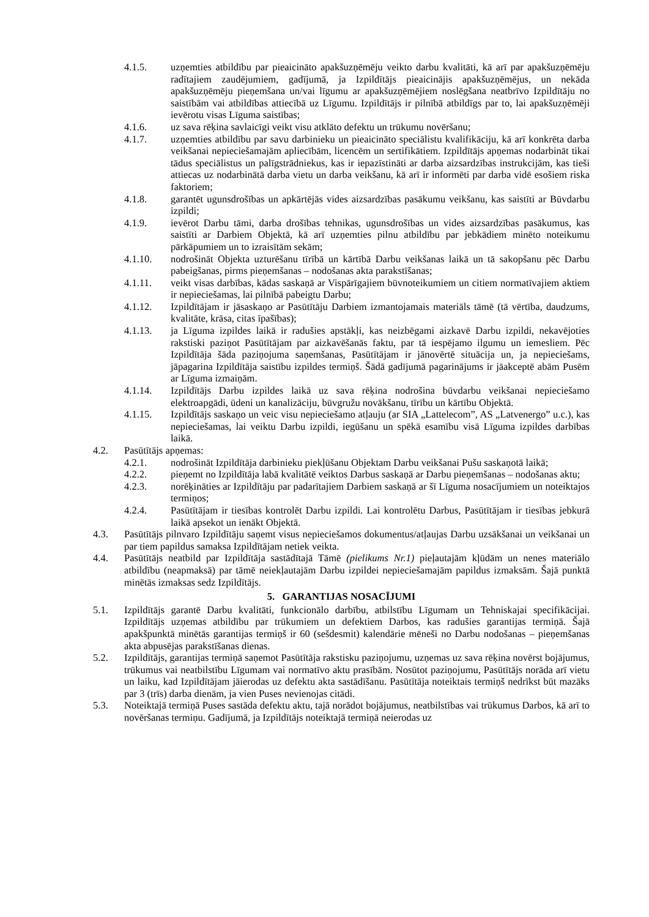4.1.5. uzņemties atbildību par pieaicināto apakšuzņēmēju veikto darbu kvalitāti, kā arī par apakšuzņēmēju radītajiem zaudējumiem, gadījumā, ja Izpildītājs pieaicinājis apakšuzņēmējus, un nekāda apakšuzņēmēju pieņemšana un/vai līgumu ar apakšuzņēmējiem noslēgšana neatbrīvo Izpildītāju no saistībām vai atbildības attiecībā uz Līgumu. Izpildītājs ir pilnībā atbildīgs par to, lai apakšuzņēmēji ievērotu visas Līguma saistības;
4.1.6. uz sava rēķina savlaicīgi veikt visu atklāto defektu un trūkumu novēršanu;
4.1.7. uzņemties atbildību par savu darbinieku un pieaicināto speciālistu kvalifikāciju, kā arī konkrēta darba veikšanai nepieciešamajām apliecībām, licencēm un sertifikātiem. Izpildītājs apņemas nodarbināt tikai tādus speciālistus un palīgstrādniekus, kas ir iepazīstināti ar darba aizsardzības instrukcijām, kas tieši attiecas uz nodarbinātā darba vietu un darba veikšanu, kā arī ir informēti par darba vidē esošiem riska faktoriem;
4.1.8. garantēt ugunsdrošības un apkārtējās vides aizsardzības pasākumu veikšanu, kas saistīti ar Būvdarbu izpildi;
4.1.9. ievērot Darbu tāmi, darba drošības tehnikas, ugunsdrošības un vides aizsardzības pasākumus, kas saistīti ar Darbiem Objektā, kā arī uzņemties pilnu atbildību par jebkādiem minēto noteikumu pārkāpumiem un to izraisītām sekām;
4.1.10. nodrošināt Objekta uzturēšanu tīrībā un kārtībā Darbu veikšanas laikā un tā sakopšanu pēc Darbu pabeigšanas, pirms pieņemšanas – nodošanas akta parakstīšanas;
4.1.11. veikt visas darbības, kādas saskaņā ar Vispārīgajiem būvnoteikumiem un citiem normatīvajiem aktiem ir nepieciešamas, lai pilnībā pabeigtu Darbu;
4.1.12. Izpildītājam ir jāsaskaņo ar Pasūtītāju Darbiem izmantojamais materiāls tāmē (tā vērtība, daudzums, kvalitāte, krāsa, citas īpašības);
4.1.13. ja Līguma izpildes laikā ir radušies apstākļi, kas neizbēgami aizkavē Darbu izpildi, nekavējoties rakstiski paziņot Pasūtītājam par aizkavēšanās faktu, par tā iespējamo ilgumu un iemesliem. Pēc Izpildītāja šāda paziņojuma saņemšanas, Pasūtītājam ir jānovērtē situācija un, ja nepieciešams, jāpagarina Izpildītāja saistību izpildes termiņš. Šādā gadījumā pagarinājums ir jāakceptē abām Pusēm ar Līguma izmaiņām.
4.1.14. Izpildītājs Darbu izpildes laikā uz sava rēķina nodrošina būvdarbu veikšanai nepieciešamo elektroapgādi, ūdeni un kanalizāciju, būvgružu novākšanu, tīrību un kārtību Objektā.
4.1.15. Izpildītājs saskaņo un veic visu nepieciešamo atļauju (ar SIA „Lattelecom”, AS „Latvenergo” u.c.), kas nepieciešamas, lai veiktu Darbu izpildi, iegūšanu un spēkā esamību visā Līguma izpildes darbības laikā.
4.2. Pasūtītājs apņemas:
4.2.1. nodrošināt Izpildītāja darbinieku piekļūšanu Objektam Darbu veikšanai Pušu saskaņotā laikā;
4.2.2. pieņemt no Izpildītāja labā kvalitātē veiktos Darbus saskaņā ar Darbu pieņemšanas – nodošanas aktu;
4.2.3. norēķināties ar Izpildītāju par padarītajiem Darbiem saskaņā ar šī Līguma nosacījumiem un noteiktajos termiņos;
4.2.4. Pasūtītājam ir tiesības kontrolēt Darbu izpildi. Lai kontrolētu Darbus, Pasūtītājam ir tiesības jebkurā laikā apsekot un ienākt Objektā.
4.3. Pasūtītājs pilnvaro Izpildītāju saņemt visus nepieciešamos dokumentus/atļaujas Darbu uzsākšanai un veikšanai un par tiem papildus samaksa Izpildītājam netiek veikta.
4.4. Pasūtītājs neatbild par Izpildītāja sastādītajā Tāmē (pielikums Nr.1) pieļautajām kļūdām un nenes materiālo atbildību (neapmaksā) par tāmē neiekļautajām Darbu izpildei nepieciešamajām papildus izmaksām. Šajā punktā minētās izmaksas sedz Izpildītājs.
5. GARANTIJAS NOSACĪJUMI
5.1. Izpildītājs garantē Darbu kvalitāti, funkcionālo darbību, atbilstību Līgumam un Tehniskajai specifikācijai. Izpildītājs uzņemas atbildību par trūkumiem un defektiem Darbos, kas radušies garantijas termiņā. Šajā apakšpunktā minētās garantijas termiņš ir 60 (sešdesmit) kalendārie mēneši no Darbu nodošanas – pieņemšanas akta abpusējas parakstīšanas dienas.
5.2. Izpildītājs, garantijas termiņā saņemot Pasūtītāja rakstisku paziņojumu, uzņemas uz sava rēķina novērst bojājumus, trūkumus vai neatbilstību Līgumam vai normatīvo aktu prasībām. Nosūtot paziņojumu, Pasūtītājs norāda arī vietu un laiku, kad Izpildītājam jāierodas uz defektu akta sastādīšanu. Pasūtītāja noteiktais termiņš nedrīkst būt mazāks par 3 (trīs) darba dienām, ja vien Puses nevienojas citādi.
5.3. Noteiktajā termiņā Puses sastāda defektu aktu, tajā norādot bojājumus, neatbilstības vai trūkumus Darbos, kā arī to novēršanas termiņu. Gadījumā, ja Izpildītājs noteiktajā termiņā neierodas uz